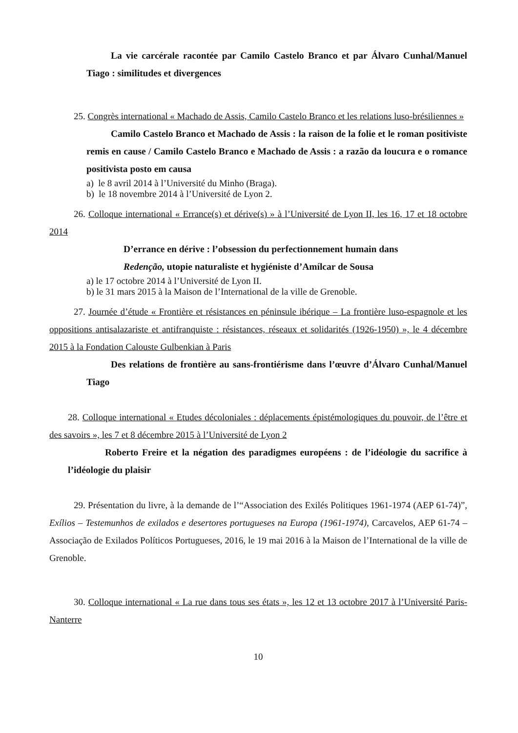La vie carcérale racontée par Camilo Castelo Branco et par Álvaro Cunhal/Manuel Tiago : similitudes et divergences
25. Congrès international « Machado de Assis, Camilo Castelo Branco et les relations luso-brésiliennes »
Camilo Castelo Branco et Machado de Assis : la raison de la folie et le roman positiviste remis en cause / Camilo Castelo Branco e Machado de Assis : a razão da loucura e o romance positivista posto em causa
a) le 8 avril 2014 à l’Université du Minho (Braga).
b) le 18 novembre 2014 à l’Université de Lyon 2.
26. Colloque international « Errance(s) et dérive(s) » à l’Université de Lyon II, les 16, 17 et 18 octobre 2014
D’errance en dérive : l’obsession du perfectionnement humain dans
Redenção, utopie naturaliste et hygiéniste d’Amílcar de Sousa
a) le 17 octobre 2014 à l’Université de Lyon II.
b) le 31 mars 2015 à la Maison de l’International de la ville de Grenoble.
27. Journée d’étude « Frontière et résistances en péninsule ibérique – La frontière luso-espagnole et les oppositions antisalazariste et antifranquiste : résistances, réseaux et solidarités (1926-1950) », le 4 décembre 2015 à la Fondation Calouste Gulbenkian à Paris
Des relations de frontière au sans-frontiérisme dans l’œuvre d’Álvaro Cunhal/Manuel Tiago
28. Colloque international « Etudes décoloniales : déplacements épistémologiques du pouvoir, de l’être et des savoirs », les 7 et 8 décembre 2015 à l’Université de Lyon 2
Roberto Freire et la négation des paradigmes européens : de l’idéologie du sacrifice à l’idéologie du plaisir
29. Présentation du livre, à la demande de l’“Association des Exilés Politiques 1961-1974 (AEP 61-74)”, Exílios – Testemunhos de exilados e desertores portugueses na Europa (1961-1974), Carcavelos, AEP 61-74 – Associação de Exilados Políticos Portugueses, 2016, le 19 mai 2016 à la Maison de l’International de la ville de Grenoble.
30. Colloque international « La rue dans tous ses états », les 12 et 13 octobre 2017 à l’Université Paris-Nanterre
10